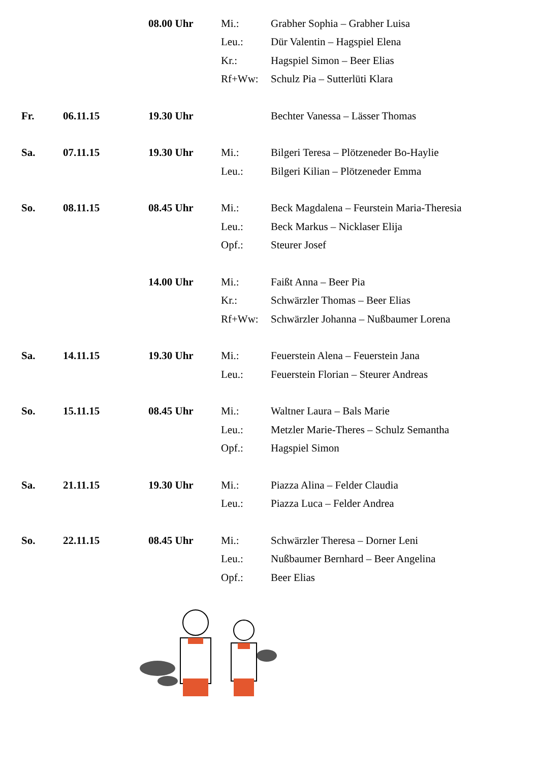| | | 08.00 Uhr | Mi.: | Grabher Sophia – Grabher Luisa |
| | | | Leu.: | Dür Valentin – Hagspiel Elena |
| | | | Kr.: | Hagspiel Simon – Beer Elias |
| | | | Rf+Ww: | Schulz Pia – Sutterlüti Klara |
| Fr. | 06.11.15 | 19.30 Uhr | | Bechter Vanessa – Lässer Thomas |
| Sa. | 07.11.15 | 19.30 Uhr | Mi.: | Bilgeri Teresa – Plötzeneder Bo-Haylie |
| | | | Leu.: | Bilgeri Kilian – Plötzeneder Emma |
| So. | 08.11.15 | 08.45 Uhr | Mi.: | Beck Magdalena – Feurstein Maria-Theresia |
| | | | Leu.: | Beck Markus – Nicklaser Elija |
| | | | Opf.: | Steurer Josef |
| | | 14.00 Uhr | Mi.: | Faißt Anna – Beer Pia |
| | | | Kr.: | Schwärzler Thomas – Beer Elias |
| | | | Rf+Ww: | Schwärzler Johanna – Nußbaumer Lorena |
| Sa. | 14.11.15 | 19.30 Uhr | Mi.: | Feuerstein Alena – Feuerstein Jana |
| | | | Leu.: | Feuerstein Florian – Steurer Andreas |
| So. | 15.11.15 | 08.45 Uhr | Mi.: | Waltner Laura – Bals Marie |
| | | | Leu.: | Metzler Marie-Theres – Schulz Semantha |
| | | | Opf.: | Hagspiel Simon |
| Sa. | 21.11.15 | 19.30 Uhr | Mi.: | Piazza Alina – Felder Claudia |
| | | | Leu.: | Piazza Luca – Felder Andrea |
| So. | 22.11.15 | 08.45 Uhr | Mi.: | Schwärzler Theresa – Dorner Leni |
| | | | Leu.: | Nußbaumer Bernhard – Beer Angelina |
| | | | Opf.: | Beer Elias |